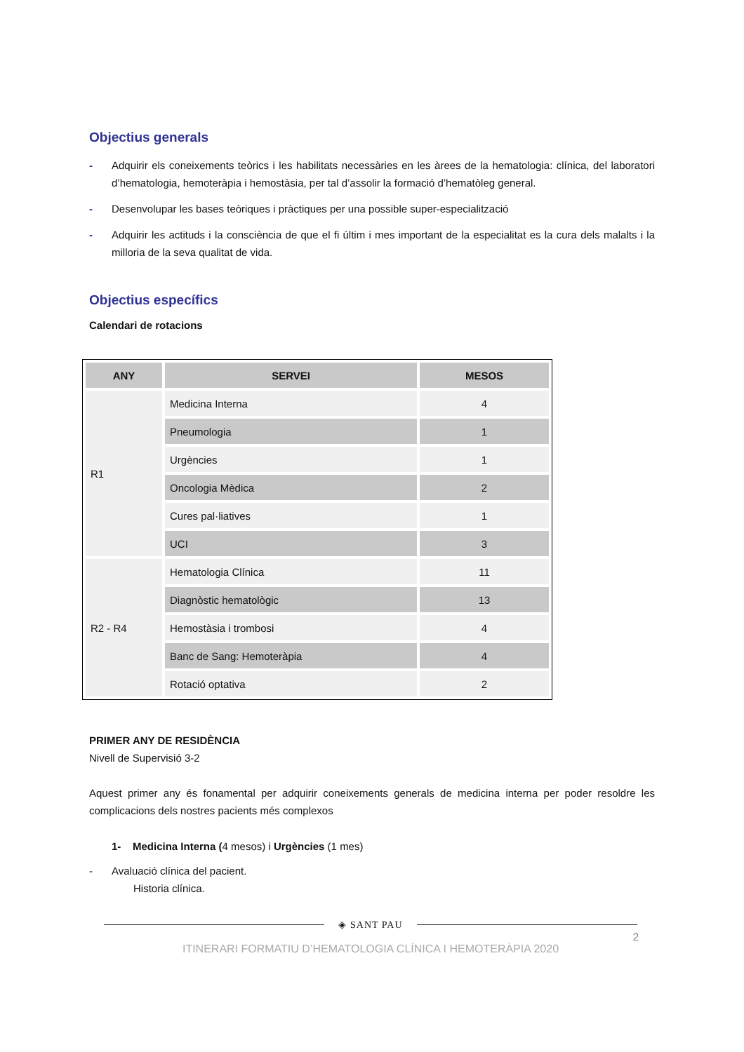Objectius generals
- Adquirir els coneixements teòrics i les habilitats necessàries en les àrees de la hematologia: clínica, del laboratori d’hematologia, hemoteràpia i hemostàsia, per tal d’assolir la formació d’hematòleg general.
- Desenvolupar les bases teòriques i pràctiques per una possible super-especialització
- Adquirir les actituds i la consciència de que el fi últim i mes important de la especialitat es la cura dels malalts i la milloria de la seva qualitat de vida.
Objectius específics
Calendari de rotacions
| ANY | SERVEI | MESOS |
| --- | --- | --- |
| R1 | Medicina Interna | 4 |
| | Pneumologia | 1 |
| | Urgències | 1 |
| | Oncologia Mèdica | 2 |
| | Cures pal·liatives | 1 |
| | UCI | 3 |
| R2 - R4 | Hematologia Clínica | 11 |
| | Diagnòstic hematològic | 13 |
| | Hemostàsia i trombosi | 4 |
| | Banc de Sang: Hemoteràpia | 4 |
| | Rotació optativa | 2 |
PRIMER ANY DE RESIDÈNCIA
Nivell de Supervisió 3-2
Aquest primer any és fonamental per adquirir coneixements generals de medicina interna per poder resoldre les complicacions dels nostres pacients més complexos
1- Medicina Interna (4 mesos) i Urgències (1 mes)
- Avaluació clínica del pacient.
Historia clínica.
◈ SANT PAU
2
ITINERARI FORMATIU D’HEMATOLOGIA CLÍNICA I HEMOTERÀPIA 2020